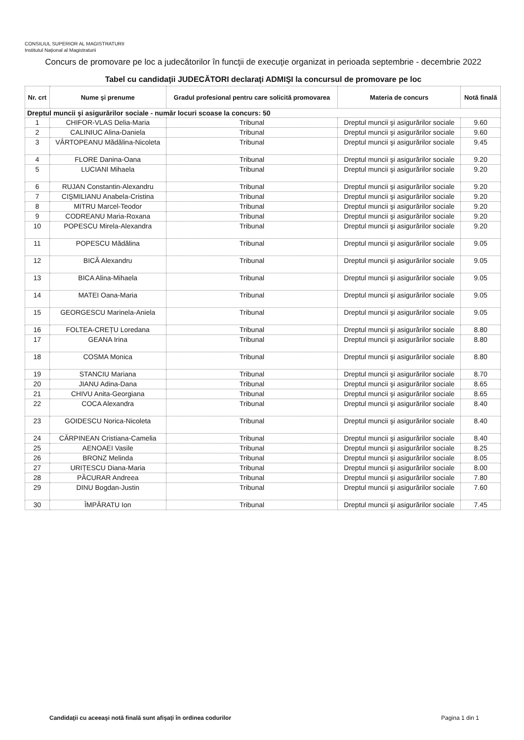CONSILIUL SUPERIOR AL MAGISTRATURII
Institutul Național al Magistraturii
Concurs de promovare pe loc a judecătorilor în funcţii de execuţie organizat in perioada septembrie - decembrie 2022
Tabel cu candidaţii JUDECĂTORI declaraţi ADMIŞI la concursul de promovare pe loc
| Nr. crt | Nume şi prenume | Gradul profesional pentru care solicită promovarea | Materia de concurs | Notă finală |
| --- | --- | --- | --- | --- |
| Dreptul muncii şi asigurărilor sociale - număr locuri scoase la concurs: 50 | | | | |
| 1 | CHIFOR-VLAS Delia-Maria | Tribunal | Dreptul muncii şi asigurărilor sociale | 9.60 |
| 2 | CALINIUC Alina-Daniela | Tribunal | Dreptul muncii şi asigurărilor sociale | 9.60 |
| 3 | VÂRTOPEANU Mădălina-Nicoleta | Tribunal | Dreptul muncii şi asigurărilor sociale | 9.45 |
| 4 | FLORE Danina-Oana | Tribunal | Dreptul muncii şi asigurărilor sociale | 9.20 |
| 5 | LUCIANI Mihaela | Tribunal | Dreptul muncii şi asigurărilor sociale | 9.20 |
| 6 | RUJAN Constantin-Alexandru | Tribunal | Dreptul muncii şi asigurărilor sociale | 9.20 |
| 7 | CIŞMILIANU Anabela-Cristina | Tribunal | Dreptul muncii şi asigurărilor sociale | 9.20 |
| 8 | MITRU Marcel-Teodor | Tribunal | Dreptul muncii şi asigurărilor sociale | 9.20 |
| 9 | CODREANU Maria-Roxana | Tribunal | Dreptul muncii şi asigurărilor sociale | 9.20 |
| 10 | POPESCU Mirela-Alexandra | Tribunal | Dreptul muncii şi asigurărilor sociale | 9.20 |
| 11 | POPESCU Mădălina | Tribunal | Dreptul muncii şi asigurărilor sociale | 9.05 |
| 12 | BICĂ Alexandru | Tribunal | Dreptul muncii şi asigurărilor sociale | 9.05 |
| 13 | BICA Alina-Mihaela | Tribunal | Dreptul muncii şi asigurărilor sociale | 9.05 |
| 14 | MATEI Oana-Maria | Tribunal | Dreptul muncii şi asigurărilor sociale | 9.05 |
| 15 | GEORGESCU Marinela-Aniela | Tribunal | Dreptul muncii şi asigurărilor sociale | 9.05 |
| 16 | FOLTEA-CREȚU Loredana | Tribunal | Dreptul muncii şi asigurărilor sociale | 8.80 |
| 17 | GEANA Irina | Tribunal | Dreptul muncii şi asigurărilor sociale | 8.80 |
| 18 | COSMA Monica | Tribunal | Dreptul muncii şi asigurărilor sociale | 8.80 |
| 19 | STANCIU Mariana | Tribunal | Dreptul muncii şi asigurărilor sociale | 8.70 |
| 20 | JIANU Adina-Dana | Tribunal | Dreptul muncii şi asigurărilor sociale | 8.65 |
| 21 | CHIVU Anita-Georgiana | Tribunal | Dreptul muncii şi asigurărilor sociale | 8.65 |
| 22 | COCA Alexandra | Tribunal | Dreptul muncii şi asigurărilor sociale | 8.40 |
| 23 | GOIDESCU Norica-Nicoleta | Tribunal | Dreptul muncii şi asigurărilor sociale | 8.40 |
| 24 | CĂRPINEAN Cristiana-Camelia | Tribunal | Dreptul muncii şi asigurărilor sociale | 8.40 |
| 25 | AENOAEI Vasile | Tribunal | Dreptul muncii şi asigurărilor sociale | 8.25 |
| 26 | BRONZ Melinda | Tribunal | Dreptul muncii şi asigurărilor sociale | 8.05 |
| 27 | URIȚESCU Diana-Maria | Tribunal | Dreptul muncii şi asigurărilor sociale | 8.00 |
| 28 | PĂCURAR Andreea | Tribunal | Dreptul muncii şi asigurărilor sociale | 7.80 |
| 29 | DINU Bogdan-Justin | Tribunal | Dreptul muncii şi asigurărilor sociale | 7.60 |
| 30 | ÎMPĂRATU Ion | Tribunal | Dreptul muncii şi asigurărilor sociale | 7.45 |
Candidaţii cu aceeaşi notă finală sunt afişaţi în ordinea codurilor Pagina 1 din 1